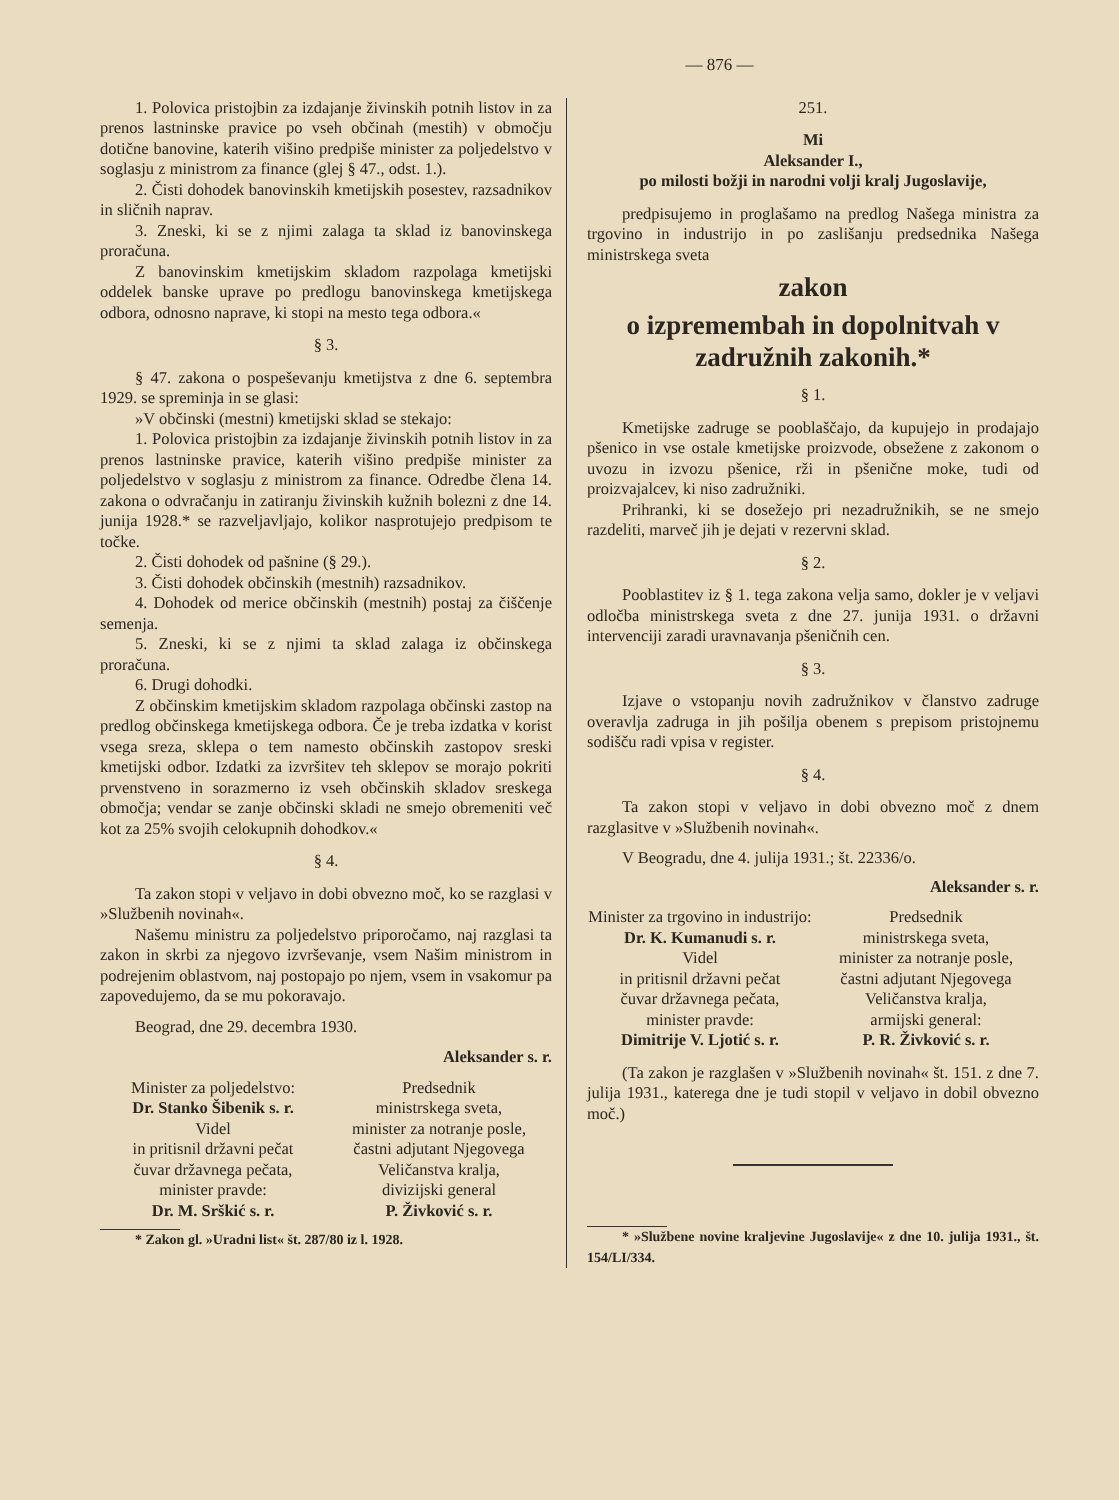— 876 —
1. Polovica pristojbin za izdajanje živinskih potnih listov in za prenos lastninske pravice po vseh občinah (mestih) v območju dotične banovine, katerih višino predpiše minister za poljedelstvo v soglasju z ministrom za finance (glej § 47., odst. 1.).
2. Čisti dohodek banovinskih kmetijskih posestev, razsadnikov in sličnih naprav.
3. Zneski, ki se z njimi zalaga ta sklad iz banovinskega proračuna.
Z banovinskim kmetijskim skladom razpolaga kmetijski oddelek banske uprave po predlogu banovinskega kmetijskega odbora, odnosno naprave, ki stopi na mesto tega odbora.«
§ 3.
§ 47. zakona o pospeševanju kmetijstva z dne 6. septembra 1929. se spreminja in se glasi:
»V občinski (mestni) kmetijski sklad se stekajo:
1. Polovica pristojbin za izdajanje živinskih potnih listov in za prenos lastninske pravice, katerih višino predpiše minister za poljedelstvo v soglasju z ministrom za finance. Odredbe člena 14. zakona o odvračanju in zatiranju živinskih kužnih bolezni z dne 14. junija 1928.* se razveljavljajo, kolikor nasprotujejo predpisom te točke.
2. Čisti dohodek od pašnine (§ 29.).
3. Čisti dohodek občinskih (mestnih) razsadnikov.
4. Dohodek od merice občinskih (mestnih) postaj za čiščenje semenja.
5. Zneski, ki se z njimi ta sklad zalaga iz občinskega proračuna.
6. Drugi dohodki.
Z občinskim kmetijskim skladom razpolaga občinski zastop na predlog občinskega kmetijskega odbora. Če je treba izdatka v korist vsega sreza, sklepa o tem namesto občinskih zastopov sreski kmetijski odbor. Izdatki za izvršitev teh sklepov se morajo pokriti prvenstveno in sorazmerno iz vseh občinskih skladov sreskega območja; vendar se zanje občinski skladi ne smejo obremeniti več kot za 25% svojih celokupnih dohodkov.«
§ 4.
Ta zakon stopi v veljavo in dobi obvezno moč, ko se razglasi v »Službenih novinah«.
Našemu ministru za poljedelstvo priporočamo, naj razglasi ta zakon in skrbi za njegovo izvrševanje, vsem Našim ministrom in podrejenim oblastvom, naj postopajo po njem, vsem in vsakomur pa zapovedujemo, da se mu pokoravajo.
Beograd, dne 29. decembra 1930.
Aleksander s. r.
Minister za poljedelstvo:
Dr. Stanko Šibenik s. r.
Videl
in pritisnil državni pečat
čuvar državnega pečata,
minister pravde:
Dr. M. Srškić s. r.
Predsednik
ministrskega sveta,
minister za notranje posle,
častni adjutant Njegovega
Veličanstva kralja,
divizijski general
P. Živković s. r.
* Zakon gl. »Uradni list« št. 287/80 iz l. 1928.
251.
Mi
Aleksander I.,
po milosti božji in narodni volji kralj Jugoslavije,
predpisujemo in proglašamo na predlog Našega ministra za trgovino in industrijo in po zaslišanju predsednika Našega ministrskega sveta
zakon
o izpremembah in dopolnitvah v zadružnih zakonih.*
§ 1.
Kmetijske zadruge se pooblaščajo, da kupujejo in prodajajo pšenico in vse ostale kmetijske proizvode, obsežene z zakonom o uvozu in izvozu pšenice, rži in pšenične moke, tudi od proizvajalcev, ki niso zadružniki.
Prihranki, ki se dosežejo pri nezadružnikih, se ne smejo razdeliti, marveč jih je dejati v rezervni sklad.
§ 2.
Pooblastitev iz § 1. tega zakona velja samo, dokler je v veljavi odločba ministrskega sveta z dne 27. junija 1931. o državni intervenciji zaradi uravnavanja pšeničnih cen.
§ 3.
Izjave o vstopanju novih zadružnikov v članstvo zadruge overavlja zadruga in jih pošilja obenem s prepisom pristojnemu sodišču radi vpisa v register.
§ 4.
Ta zakon stopi v veljavo in dobi obvezno moč z dnem razglasitve v »Službenih novinah«.
V Beogradu, dne 4. julija 1931.; št. 22336/o.
Aleksander s. r.
Minister za trgovino in industrijo:
Dr. K. Kumanudi s. r.
Videl
in pritisnil državni pečat
čuvar državnega pečata,
minister pravde:
Dimitrije V. Ljotić s. r.
Predsednik
ministrskega sveta,
minister za notranje posle,
častni adjutant Njegovega
Veličanstva kralja,
armijski general:
P. R. Živković s. r.
(Ta zakon je razglašen v »Službenih novinah« št. 151. z dne 7. julija 1931., katerega dne je tudi stopil v veljavo in dobil obvezno moč.)
* »Službene novine kraljevine Jugoslavije« z dne 10. julija 1931., št. 154/LI/334.